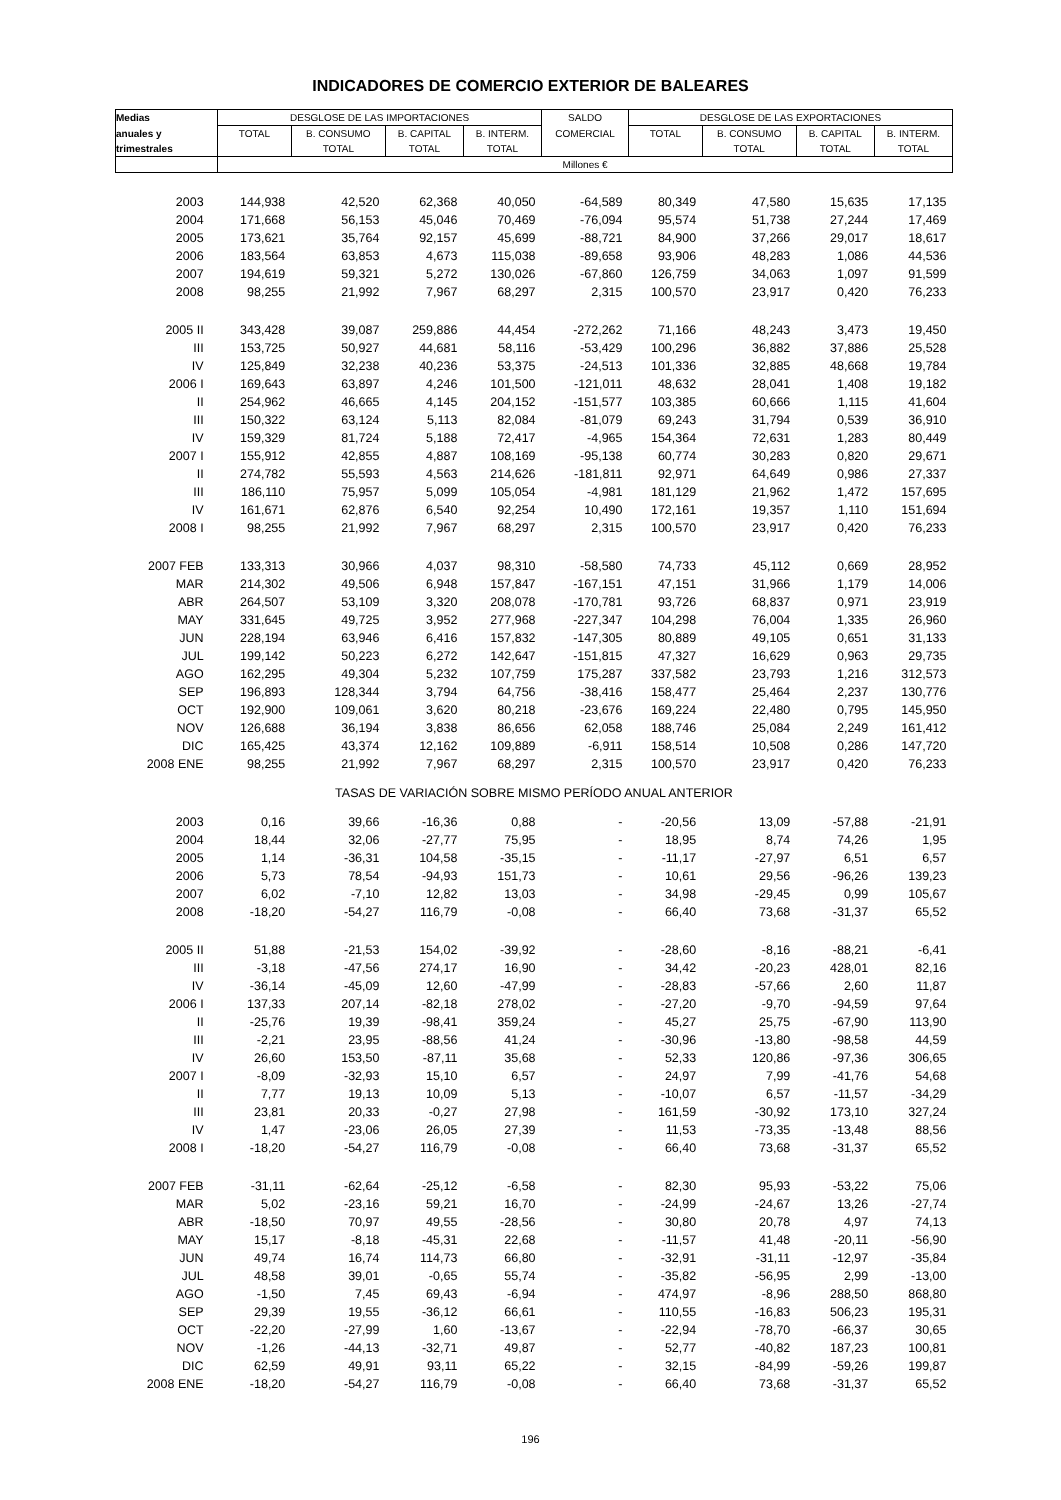INDICADORES DE COMERCIO EXTERIOR DE BALEARES
| Medias | DESGLOSE DE LAS IMPORTACIONES | | | | SALDO | DESGLOSE DE LAS EXPORTACIONES | | | |
| --- | --- | --- | --- | --- | --- | --- | --- | --- | --- |
| anuales y | TOTAL | B. CONSUMO | B. CAPITAL | B. INTERM. | COMERCIAL | TOTAL | B. CONSUMO | B. CAPITAL | B. INTERM. |
| trimestrales | | TOTAL | TOTAL | TOTAL | | | TOTAL | TOTAL | TOTAL |
| | Millones € | | | | | | | | |
| 2003 | 144,938 | 42,520 | 62,368 | 40,050 | -64,589 | 80,349 | 47,580 | 15,635 | 17,135 |
| 2004 | 171,668 | 56,153 | 45,046 | 70,469 | -76,094 | 95,574 | 51,738 | 27,244 | 17,469 |
| 2005 | 173,621 | 35,764 | 92,157 | 45,699 | -88,721 | 84,900 | 37,266 | 29,017 | 18,617 |
| 2006 | 183,564 | 63,853 | 4,673 | 115,038 | -89,658 | 93,906 | 48,283 | 1,086 | 44,536 |
| 2007 | 194,619 | 59,321 | 5,272 | 130,026 | -67,860 | 126,759 | 34,063 | 1,097 | 91,599 |
| 2008 | 98,255 | 21,992 | 7,967 | 68,297 | 2,315 | 100,570 | 23,917 | 0,420 | 76,233 |
| 2005 II | 343,428 | 39,087 | 259,886 | 44,454 | -272,262 | 71,166 | 48,243 | 3,473 | 19,450 |
| III | 153,725 | 50,927 | 44,681 | 58,116 | -53,429 | 100,296 | 36,882 | 37,886 | 25,528 |
| IV | 125,849 | 32,238 | 40,236 | 53,375 | -24,513 | 101,336 | 32,885 | 48,668 | 19,784 |
| 2006 I | 169,643 | 63,897 | 4,246 | 101,500 | -121,011 | 48,632 | 28,041 | 1,408 | 19,182 |
| II | 254,962 | 46,665 | 4,145 | 204,152 | -151,577 | 103,385 | 60,666 | 1,115 | 41,604 |
| III | 150,322 | 63,124 | 5,113 | 82,084 | -81,079 | 69,243 | 31,794 | 0,539 | 36,910 |
| IV | 159,329 | 81,724 | 5,188 | 72,417 | -4,965 | 154,364 | 72,631 | 1,283 | 80,449 |
| 2007 I | 155,912 | 42,855 | 4,887 | 108,169 | -95,138 | 60,774 | 30,283 | 0,820 | 29,671 |
| II | 274,782 | 55,593 | 4,563 | 214,626 | -181,811 | 92,971 | 64,649 | 0,986 | 27,337 |
| III | 186,110 | 75,957 | 5,099 | 105,054 | -4,981 | 181,129 | 21,962 | 1,472 | 157,695 |
| IV | 161,671 | 62,876 | 6,540 | 92,254 | 10,490 | 172,161 | 19,357 | 1,110 | 151,694 |
| 2008 I | 98,255 | 21,992 | 7,967 | 68,297 | 2,315 | 100,570 | 23,917 | 0,420 | 76,233 |
| 2007 FEB | 133,313 | 30,966 | 4,037 | 98,310 | -58,580 | 74,733 | 45,112 | 0,669 | 28,952 |
| MAR | 214,302 | 49,506 | 6,948 | 157,847 | -167,151 | 47,151 | 31,966 | 1,179 | 14,006 |
| ABR | 264,507 | 53,109 | 3,320 | 208,078 | -170,781 | 93,726 | 68,837 | 0,971 | 23,919 |
| MAY | 331,645 | 49,725 | 3,952 | 277,968 | -227,347 | 104,298 | 76,004 | 1,335 | 26,960 |
| JUN | 228,194 | 63,946 | 6,416 | 157,832 | -147,305 | 80,889 | 49,105 | 0,651 | 31,133 |
| JUL | 199,142 | 50,223 | 6,272 | 142,647 | -151,815 | 47,327 | 16,629 | 0,963 | 29,735 |
| AGO | 162,295 | 49,304 | 5,232 | 107,759 | 175,287 | 337,582 | 23,793 | 1,216 | 312,573 |
| SEP | 196,893 | 128,344 | 3,794 | 64,756 | -38,416 | 158,477 | 25,464 | 2,237 | 130,776 |
| OCT | 192,900 | 109,061 | 3,620 | 80,218 | -23,676 | 169,224 | 22,480 | 0,795 | 145,950 |
| NOV | 126,688 | 36,194 | 3,838 | 86,656 | 62,058 | 188,746 | 25,084 | 2,249 | 161,412 |
| DIC | 165,425 | 43,374 | 12,162 | 109,889 | -6,911 | 158,514 | 10,508 | 0,286 | 147,720 |
| 2008 ENE | 98,255 | 21,992 | 7,967 | 68,297 | 2,315 | 100,570 | 23,917 | 0,420 | 76,233 |
| TASAS DE VARIACIÓN SOBRE MISMO PERÍODO ANUAL ANTERIOR | | | | | | | | | |
| 2003 | 0,16 | 39,66 | -16,36 | 0,88 | - | -20,56 | 13,09 | -57,88 | -21,91 |
| 2004 | 18,44 | 32,06 | -27,77 | 75,95 | - | 18,95 | 8,74 | 74,26 | 1,95 |
| 2005 | 1,14 | -36,31 | 104,58 | -35,15 | - | -11,17 | -27,97 | 6,51 | 6,57 |
| 2006 | 5,73 | 78,54 | -94,93 | 151,73 | - | 10,61 | 29,56 | -96,26 | 139,23 |
| 2007 | 6,02 | -7,10 | 12,82 | 13,03 | - | 34,98 | -29,45 | 0,99 | 105,67 |
| 2008 | -18,20 | -54,27 | 116,79 | -0,08 | - | 66,40 | 73,68 | -31,37 | 65,52 |
| 2005 II | 51,88 | -21,53 | 154,02 | -39,92 | - | -28,60 | -8,16 | -88,21 | -6,41 |
| III | -3,18 | -47,56 | 274,17 | 16,90 | - | 34,42 | -20,23 | 428,01 | 82,16 |
| IV | -36,14 | -45,09 | 12,60 | -47,99 | - | -28,83 | -57,66 | 2,60 | 11,87 |
| 2006 I | 137,33 | 207,14 | -82,18 | 278,02 | - | -27,20 | -9,70 | -94,59 | 97,64 |
| II | -25,76 | 19,39 | -98,41 | 359,24 | - | 45,27 | 25,75 | -67,90 | 113,90 |
| III | -2,21 | 23,95 | -88,56 | 41,24 | - | -30,96 | -13,80 | -98,58 | 44,59 |
| IV | 26,60 | 153,50 | -87,11 | 35,68 | - | 52,33 | 120,86 | -97,36 | 306,65 |
| 2007 I | -8,09 | -32,93 | 15,10 | 6,57 | - | 24,97 | 7,99 | -41,76 | 54,68 |
| II | 7,77 | 19,13 | 10,09 | 5,13 | - | -10,07 | 6,57 | -11,57 | -34,29 |
| III | 23,81 | 20,33 | -0,27 | 27,98 | - | 161,59 | -30,92 | 173,10 | 327,24 |
| IV | 1,47 | -23,06 | 26,05 | 27,39 | - | 11,53 | -73,35 | -13,48 | 88,56 |
| 2008 I | -18,20 | -54,27 | 116,79 | -0,08 | - | 66,40 | 73,68 | -31,37 | 65,52 |
| 2007 FEB | -31,11 | -62,64 | -25,12 | -6,58 | - | 82,30 | 95,93 | -53,22 | 75,06 |
| MAR | 5,02 | -23,16 | 59,21 | 16,70 | - | -24,99 | -24,67 | 13,26 | -27,74 |
| ABR | -18,50 | 70,97 | 49,55 | -28,56 | - | 30,80 | 20,78 | 4,97 | 74,13 |
| MAY | 15,17 | -8,18 | -45,31 | 22,68 | - | -11,57 | 41,48 | -20,11 | -56,90 |
| JUN | 49,74 | 16,74 | 114,73 | 66,80 | - | -32,91 | -31,11 | -12,97 | -35,84 |
| JUL | 48,58 | 39,01 | -0,65 | 55,74 | - | -35,82 | -56,95 | 2,99 | -13,00 |
| AGO | -1,50 | 7,45 | 69,43 | -6,94 | - | 474,97 | -8,96 | 288,50 | 868,80 |
| SEP | 29,39 | 19,55 | -36,12 | 66,61 | - | 110,55 | -16,83 | 506,23 | 195,31 |
| OCT | -22,20 | -27,99 | 1,60 | -13,67 | - | -22,94 | -78,70 | -66,37 | 30,65 |
| NOV | -1,26 | -44,13 | -32,71 | 49,87 | - | 52,77 | -40,82 | 187,23 | 100,81 |
| DIC | 62,59 | 49,91 | 93,11 | 65,22 | - | 32,15 | -84,99 | -59,26 | 199,87 |
| 2008 ENE | -18,20 | -54,27 | 116,79 | -0,08 | - | 66,40 | 73,68 | -31,37 | 65,52 |
196